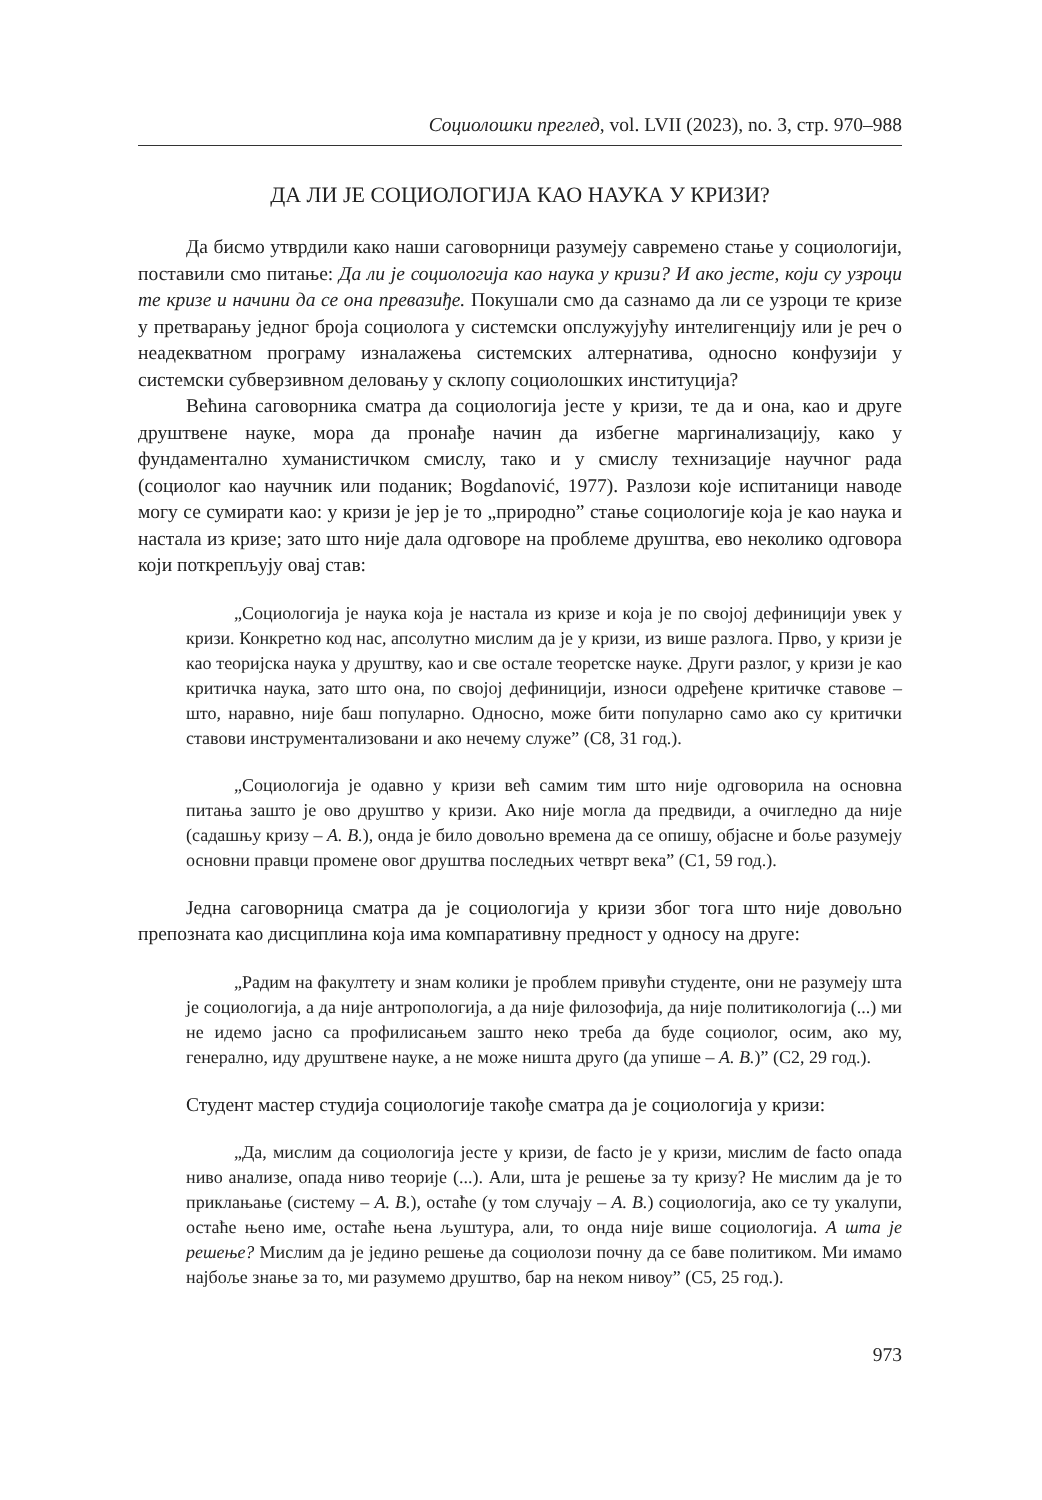Социолошки преглед, vol. LVII (2023), no. 3, стр. 970–988
ДА ЛИ ЈЕ СОЦИОЛОГИЈА КАО НАУКА У КРИЗИ?
Да бисмо утврдили како наши саговорници разумеју савремено стање у социологији, поставили смо питање: Да ли је социологија као наука у кризи? И ако јесте, који су узроци те кризе и начини да се она превазиђе. Покушали смо да сазнамо да ли се узроци те кризе у претварању једног броја социолога у системски опслужујућу интелигенцију или је реч о неадекватном програму изналажења системских алтернатива, односно конфузији у системски субверзивном деловању у склопу социолошких институција?
Већина саговорника сматра да социологија јесте у кризи, те да и она, као и друге друштвене науке, мора да пронађе начин да избегне маргинализацију, како у фундаментално хуманистичком смислу, тако и у смислу технизације научног рада (социолог као научник или поданик; Bogdanović, 1977). Разлози које испитаници наводе могу се сумирати као: у кризи је јер је то „природно” стање социологије која је као наука и настала из кризе; зато што није дала одговоре на проблеме друштва, ево неколико одговора који поткрепљују овај став:
„Социологија је наука која је настала из кризе и која је по својој дефиницији увек у кризи. Конкретно код нас, апсолутно мислим да је у кризи, из више разлога. Прво, у кризи је као теоријска наука у друштву, као и све остале теоретске науке. Други разлог, у кризи је као критичка наука, зато што она, по својој дефиницији, износи одређене критичке ставове – што, наравно, није баш популарно. Односно, може бити популарно само ако су критички ставови инструментализовани и ако нечему служе” (С8, 31 год.).
„Социологија је одавно у кризи већ самим тим што није одговорила на основна питања зашто је ово друштво у кризи. Ако није могла да предвиди, а очигледно да није (садашњу кризу – А. В.), онда је било довољно времена да се опишу, објасне и боље разумеју основни правци промене овог друштва последњих четврт века” (С1, 59 год.).
Једна саговорница сматра да је социологија у кризи због тога што није довољно препозната као дисциплина која има компаративну предност у односу на друге:
„Радим на факултету и знам колики је проблем привући студенте, они не разумеју шта је социологија, а да није антропологија, а да није филозофија, да није политикологија (...) ми не идемо јасно са профилисањем зашто неко треба да буде социолог, осим, ако му, генерално, иду друштвене науке, а не може ништа друго (да упише – А. В.)” (С2, 29 год.).
Студент мастер студија социологије такође сматра да је социологија у кризи:
„Да, мислим да социологија јесте у кризи, de facto је у кризи, мислим de facto опада ниво анализе, опада ниво теорије (...). Али, шта је решење за ту кризу? Не мислим да је то приклањање (систему – А. В.), остаће (у том случају – А. В.) социологија, ако се ту укалупи, остаће њено име, остаће њена љуштура, али, то онда није више социологија. А шта је решење? Мислим да је једино решење да социолози почну да се баве политиком. Ми имамо најбоље знање за то, ми разумемо друштво, бар на неком нивоу” (С5, 25 год.).
973